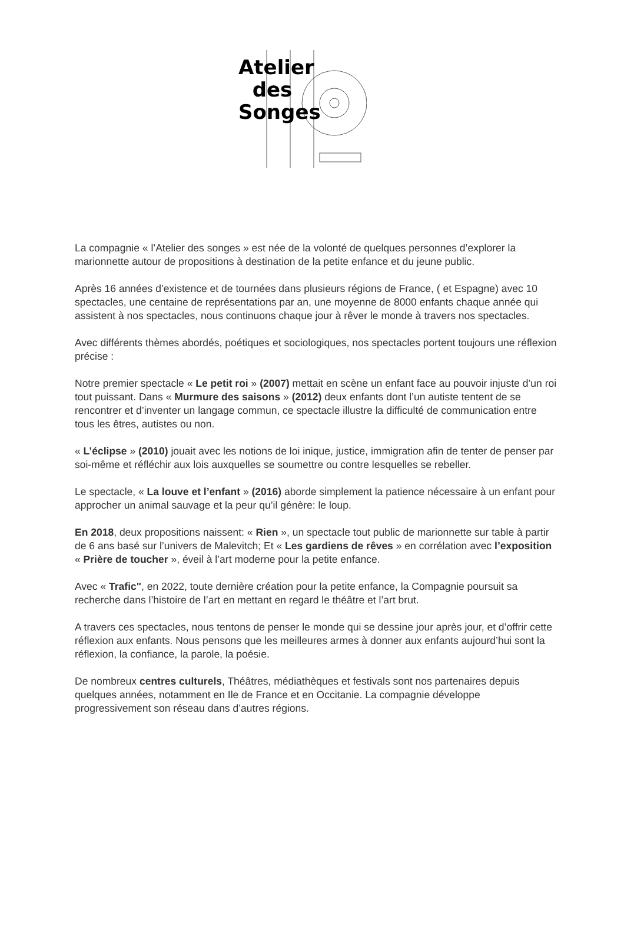Atelier
des
Songes
La compagnie « l’Atelier des songes » est née de la volonté de quelques personnes d’explorer la marionnette autour de propositions à destination de la petite enfance et du jeune public.
Après 16 années d’existence et de tournées dans plusieurs régions de France, ( et Espagne) avec 10 spectacles, une centaine de représentations par an, une moyenne de 8000 enfants chaque année qui assistent à nos spectacles, nous continuons chaque jour à rêver le monde à travers nos spectacles.
Avec différents thèmes abordés, poétiques et sociologiques, nos spectacles portent toujours une réflexion précise :
Notre premier spectacle « Le petit roi » (2007) mettait en scène un enfant face au pouvoir injuste d’un roi tout puissant. Dans « Murmure des saisons » (2012) deux enfants dont l’un autiste tentent de se rencontrer et d’inventer un langage commun, ce spectacle illustre la difficulté de communication entre tous les êtres, autistes ou non.
« L’éclipse » (2010) jouait avec les notions de loi inique, justice, immigration afin de tenter de penser par soi-même et réfléchir aux lois auxquelles se soumettre ou contre lesquelles se rebeller.
Le spectacle, « La louve et l’enfant » (2016) aborde simplement la patience nécessaire à un enfant pour approcher un animal sauvage et la peur qu’il génère: le loup.
En 2018, deux propositions naissent: « Rien », un spectacle tout public de marionnette sur table à partir de 6 ans basé sur l’univers de Malevitch; Et « Les gardiens de rêves » en corrélation avec l’exposition « Prière de toucher », éveil à l’art moderne pour la petite enfance.
Avec « Trafic", en 2022, toute dernière création pour la petite enfance, la Compagnie poursuit sa recherche dans l’histoire de l’art en mettant en regard le théâtre et l’art brut.
A travers ces spectacles, nous tentons de penser le monde qui se dessine jour après jour, et d’offrir cette réflexion aux enfants. Nous pensons que les meilleures armes à donner aux enfants aujourd’hui sont la réflexion, la confiance, la parole, la poésie.
De nombreux centres culturels, Théâtres, médiathèques et festivals sont nos partenaires depuis quelques années, notamment en Ile de France et en Occitanie. La compagnie développe progressivement son réseau dans d’autres régions.